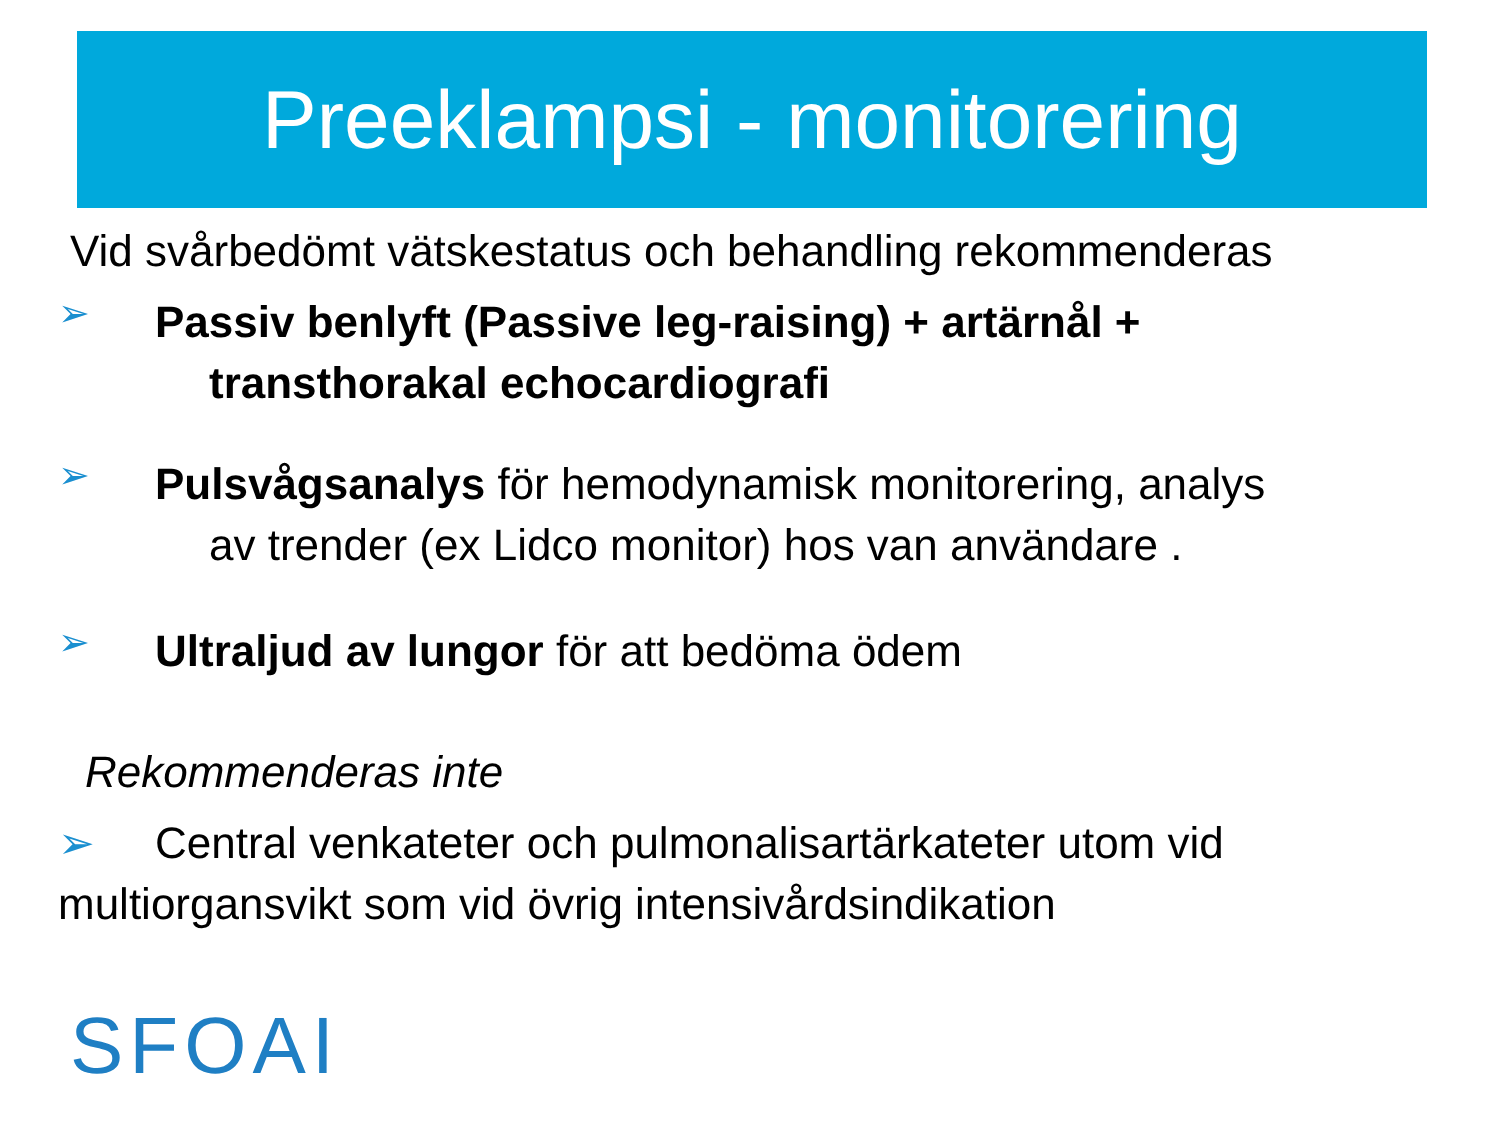Preeklampsi - monitorering
Vid svårbedömt vätskestatus och behandling rekommenderas
➢
Passiv benlyft (Passive leg-raising) + artärnål +
transthorakal echocardiografi
➢
Pulsvågsanalys för hemodynamisk monitorering, analys
av trender (ex Lidco monitor) hos van användare .
➢
Ultraljud av lungor för att bedöma ödem
Rekommenderas inte
➢ Central venkateter och pulmonalisartärkateter utom vid
multiorgansvikt som vid övrig intensivårdsindikation
SFOAI